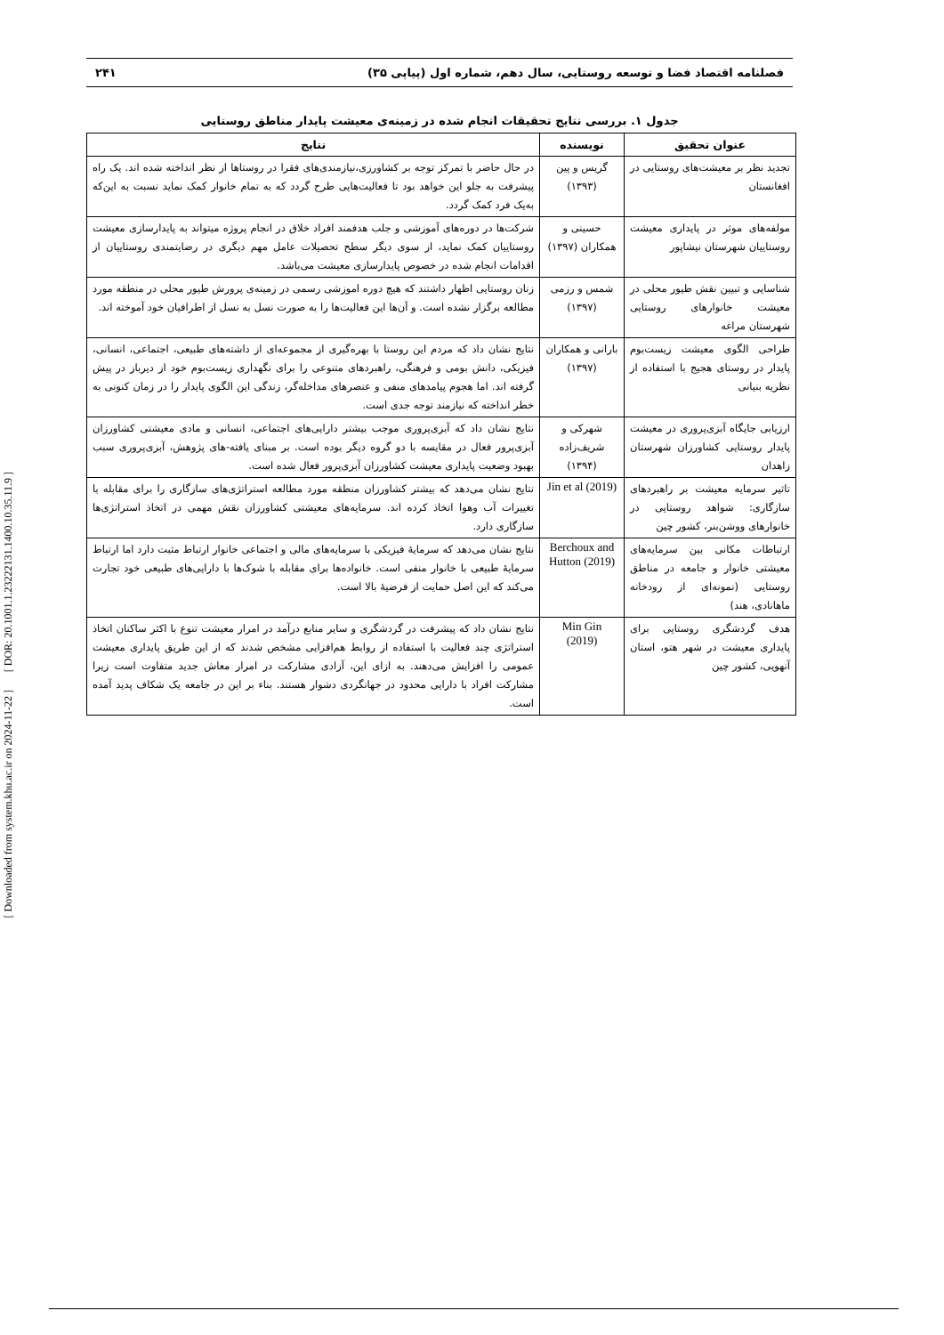[ DOR: 20.1001.1.23222131.1400.10.35.11.9 ]
[ Downloaded from system.khu.ac.ir on 2024-11-22 ]
فصلنامه اقتصاد فضا و توسعه روستایی، سال دهم، شماره اول (پیاپی ۳۵) ۲۴۱
جدول ۱. بررسی نتایج تحقیقات انجام شده در زمینه‌ی معیشت پایدار مناطق روستایی
| عنوان تحقیق | نویسنده | نتایج |
| --- | --- | --- |
| تجدید نظر بر معیشت‌های روستایی در افغانستان | گریس و پین (۱۳۹۳) | در حال حاضر با تمرکز توجه بر کشاورزی،نیازمندی‌های فقرا در روستاها از نظر انداخته شده اند. یک راه پیشرفت به جلو این خواهد بود تا فعالیت‌هایی طرح گردد که به تمام خانوار کمک نماید نسبت به این‌که به‌یک فرد کمک گردد. |
| مولفه‌های موثر در پایداری معیشت روستاییان شهرستان نیشاپور | حسینی و همکاران (۱۳۹۷) | شرکت‌ها در دوره‌های آموزشی و جلب هدفمند افراد خلاق در انجام پروژه میتواند به پایدارسازی معیشت روستاییان کمک نماید، از سوی دیگر سطح تحصیلات عامل مهم دیگری در رضایتمندی روستاییان از اقدامات انجام شده در خصوص پایدارسازی معیشت می‌باشد. |
| شناسایی و تبیین نقش طیور محلی در معیشت خانوارهای روستایی شهرستان مراغه | شمس و رزمی (۱۳۹۷) | زنان روستایی اظهار داشتند که هیچ دوره اموزشی رسمی در زمینه‌ی پرورش طیور محلی در منطقه مورد مطالعه برگزار نشده است. و آن‌ها این فعالیت‌ها را به صورت نسل به نسل از اطرافیان خود آموخته اند. |
| طراحی الگوی معیشت زیست‌بوم پایدار در روستای هجیج با استفاده از نظریه بنیانی | بارانی و همکاران (۱۳۹۷) | نتایج نشان داد که مردم این روستا با بهره‌گیری از مجموعه‌ای از داشته‌های طبیعی، اجتماعی، انسانی، فیزیکی، دانش بومی و فرهنگی، راهبردهای متنوعی را برای نگهداری زیست‌بوم خود از دیرباز در پیش گرفته اند. اما هجوم پیامدهای منفی و عنصرهای مداخله‌گر، زندگی این الگوی پایدار را در زمان کنونی به خطر انداخته که نیازمند توجه جدی است. |
| ارزیابی جایگاه آبزی‌پروری در معیشت پایدار روستایی کشاورزان شهرستان زاهدان | شهرکی و شریف‌زاده (۱۳۹۴) | نتایج نشان داد که آبزی‌پروری موجب بیشتر دارایی‌های اجتماعی، انسانی و مادی معیشتی کشاورزان آبزی‌پرور فعال در مقایسه با دو گروه دیگر بوده است. بر مبنای یافته-های پژوهش، آبزی‌پروری سبب بهبود وضعیت پایداری معیشت کشاورزان آبزی‌پرور فعال شده است. |
| تاثیر سرمایه معیشت بر راهبردهای سازگاری: شواهد روستایی در خانوارهای ووشن‌بنر، کشور چین | Jin et al (2019) | نتایج نشان می‌دهد که بیشتر کشاورزان منطقه مورد مطالعه استراتژی‌های سازگاری را برای مقابله با تغییرات آب وهوا اتخاذ کرده اند. سرمایه‌های معیشتی کشاورزان نقش مهمی در اتخاذ استراتژی‌ها سازگاری دارد. |
| ارتباطات مکانی بین سرمایه‌های معیشتی خانوار و جامعه در مناطق روستایی (نمونه‌ای از رودخانه ماهانادی، هند) | Berchoux and Hutton (2019) | نتایج نشان می‌دهد که سرمایهٔ فیزیکی با سرمایه‌های مالی و اجتماعی خانوار ارتباط مثبت دارد اما ارتباط سرمایهٔ طبیعی با خانوار منفی است. خانواده‌ها برای مقابله با شوک‌ها با دارایی‌های طبیعی خود تجارت می‌کند که این اصل حمایت از فرضیهٔ بالا است. |
| هدف گردشگری روستایی برای پایداری معیشت در شهر هتو، استان آنهویی، کشور چین | Min Gin (2019) | نتایج نشان داد که پیشرفت در گردشگری و سایر منابع درآمد در امرار معیشت تنوع با اکثر ساکنان اتخاذ استراتژی چند فعالیت با استفاده از روابط هم‌افزایی مشخص شدند که از این طریق پایداری معیشت عمومی را افزایش می‌دهند. به ازای این، آزادی مشارکت در امرار معاش جدید متفاوت است زیرا مشارکت افراد با دارایی محدود در جهانگردی دشوار هستند. بناء بر این در جامعه یک شکاف پدید آمده است. |